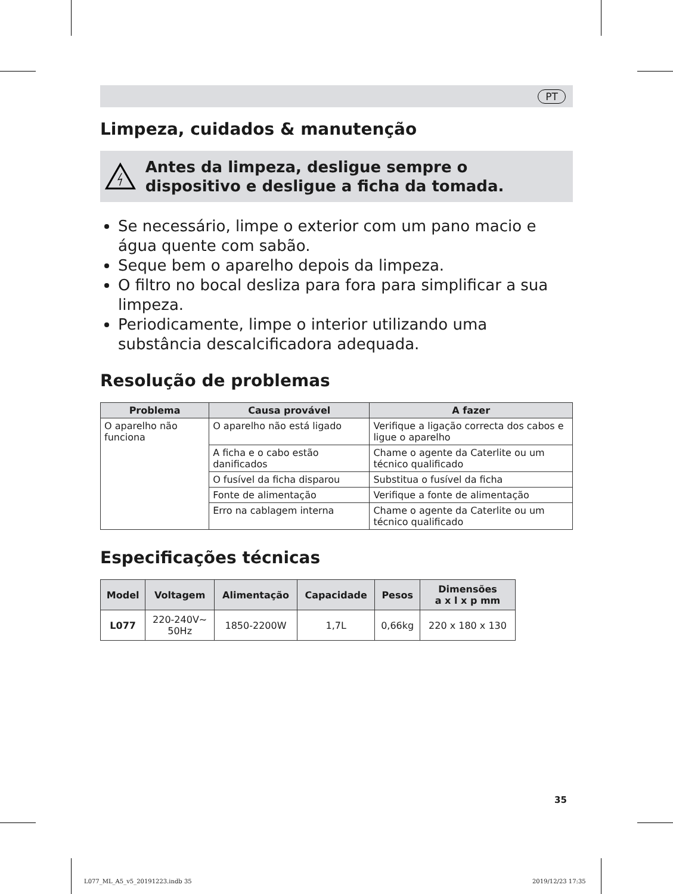PT
Limpeza, cuidados & manutenção
Antes da limpeza, desligue sempre o dispositivo e desligue a ficha da tomada.
Se necessário, limpe o exterior com um pano macio e água quente com sabão.
Seque bem o aparelho depois da limpeza.
O filtro no bocal desliza para fora para simplificar a sua limpeza.
Periodicamente, limpe o interior utilizando uma substância descalcificadora adequada.
Resolução de problemas
| Problema | Causa provável | A fazer |
| --- | --- | --- |
| O aparelho não funciona | O aparelho não está ligado | Verifique a ligação correcta dos cabos e ligue o aparelho |
| | A ficha e o cabo estão danificados | Chame o agente da Caterlite ou um técnico qualificado |
| | O fusível da ficha disparou | Substitua o fusível da ficha |
| | Fonte de alimentação | Verifique a fonte de alimentação |
| | Erro na cablagem interna | Chame o agente da Caterlite ou um técnico qualificado |
Especificações técnicas
| Model | Voltagem | Alimentação | Capacidade | Pesos | Dimensões a x l x p mm |
| --- | --- | --- | --- | --- | --- |
| L077 | 220-240V~ 50Hz | 1850-2200W | 1,7L | 0,66kg | 220 x 180 x 130 |
35
L077_ML_A5_v5_20191223.indb 35 2019/12/23 17:35